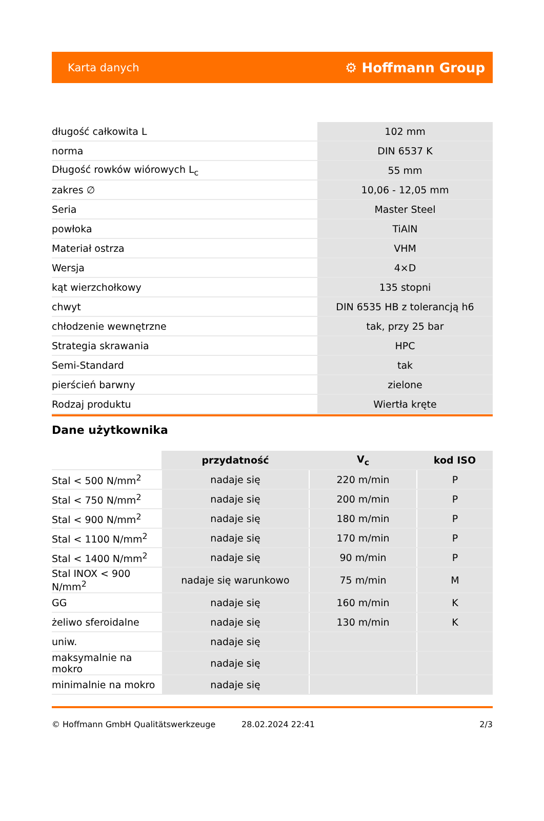Karta danych ⚙ Hoffmann Group
| długość całkowita L | 102 mm |
| norma | DIN 6537 K |
| Długość rowków wiórowych L<sub>c</sub> | 55 mm |
| zakres ∅ | 10,06 - 12,05 mm |
| Seria | Master Steel |
| powłoka | TiAlN |
| Materiał ostrza | VHM |
| Wersja | 4×D |
| kąt wierzchołkowy | 135 stopni |
| chwyt | DIN 6535 HB z tolerancją h6 |
| chłodzenie wewnętrzne | tak, przy 25 bar |
| Strategia skrawania | HPC |
| Semi-Standard | tak |
| pierścień barwny | zielone |
| Rodzaj produktu | Wiertła kręte |
Dane użytkownika
| | przydatność | V<sub>c</sub> | kod ISO |
| --- | --- | --- | --- |
| Stal < 500 N/mm<sup>2</sup> | nadaje się | 220 m/min | P |
| Stal < 750 N/mm<sup>2</sup> | nadaje się | 200 m/min | P |
| Stal < 900 N/mm<sup>2</sup> | nadaje się | 180 m/min | P |
| Stal < 1100 N/mm<sup>2</sup> | nadaje się | 170 m/min | P |
| Stal < 1400 N/mm<sup>2</sup> | nadaje się | 90 m/min | P |
| Stal INOX < 900 N/mm<sup>2</sup> | nadaje się warunkowo | 75 m/min | M |
| GG | nadaje się | 160 m/min | K |
| żeliwo sferoidalne | nadaje się | 130 m/min | K |
| uniw. | nadaje się | | |
| maksymalnie na mokro | nadaje się | | |
| minimalnie na mokro | nadaje się | | |
© Hoffmann GmbH Qualitätswerkzeuge 28.02.2024 22:41 2/3